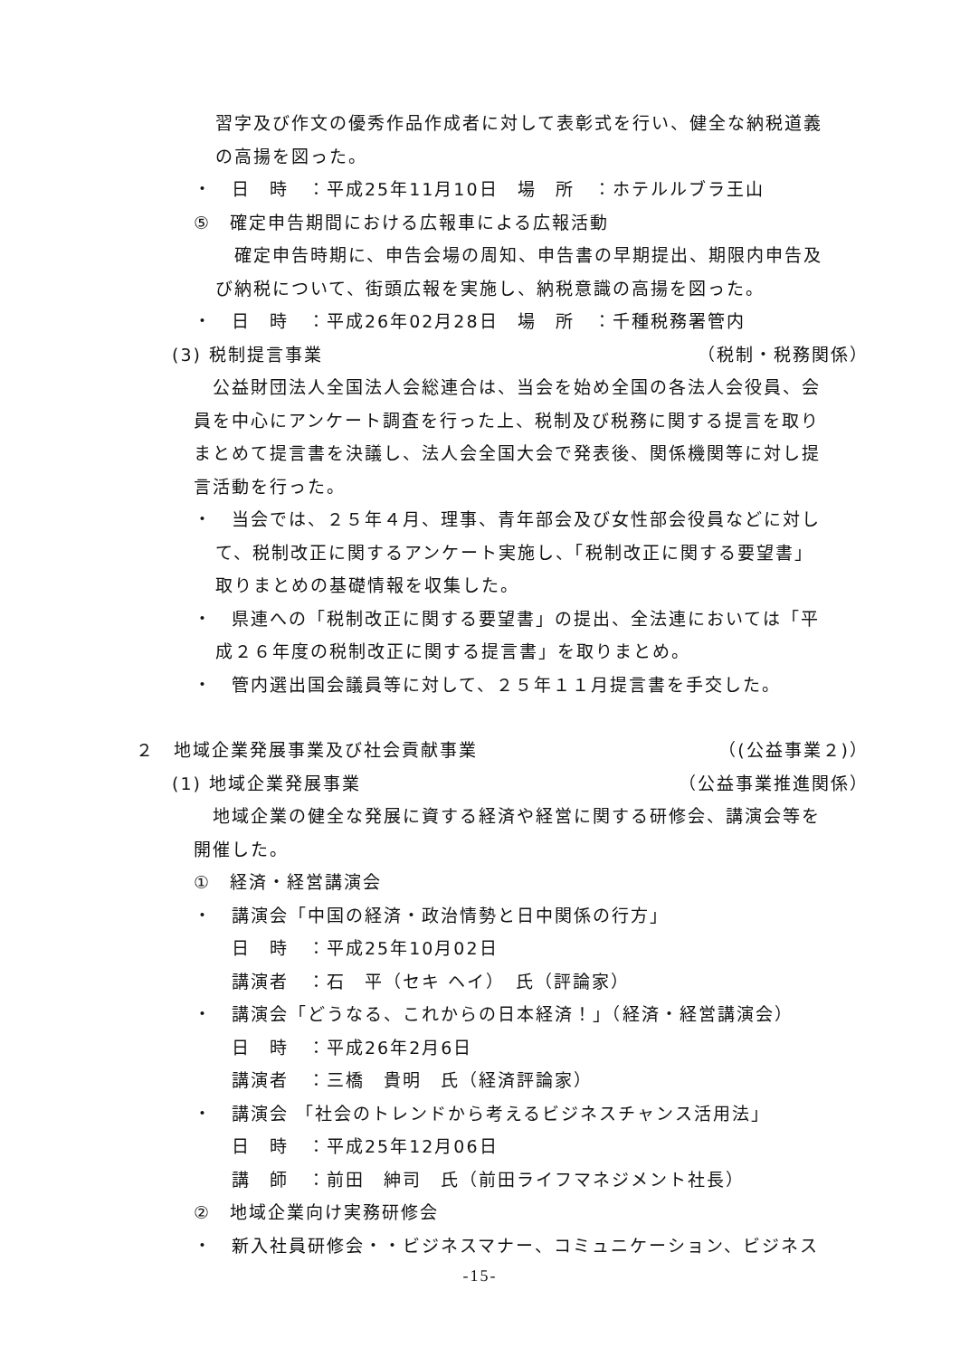習字及び作文の優秀作品作成者に対して表彰式を行い、健全な納税道義
の高揚を図った。
・　日　時　：平成25年11月10日　場　所　：ホテルルブラ王山
⑤　確定申告期間における広報車による広報活動
　確定申告時期に、申告会場の周知、申告書の早期提出、期限内申告及
び納税について、街頭広報を実施し、納税意識の高揚を図った。
・　日　時　：平成26年02月28日　場　所　：千種税務署管内
(3) 税制提言事業 （税制・税務関係）
　公益財団法人全国法人会総連合は、当会を始め全国の各法人会役員、会
員を中心にアンケート調査を行った上、税制及び税務に関する提言を取り
まとめて提言書を決議し、法人会全国大会で発表後、関係機関等に対し提
言活動を行った。
・　当会では、２５年４月、理事、青年部会及び女性部会役員などに対し
て、税制改正に関するアンケート実施し、「税制改正に関する要望書」
取りまとめの基礎情報を収集した。
・　県連への「税制改正に関する要望書」の提出、全法連においては「平
成２６年度の税制改正に関する提言書」を取りまとめ。
・　管内選出国会議員等に対して、２５年１１月提言書を手交した。
２　地域企業発展事業及び社会貢献事業 （(公益事業２)）
(1) 地域企業発展事業 （公益事業推進関係）
　地域企業の健全な発展に資する経済や経営に関する研修会、講演会等を
開催した。
①　経済・経営講演会
・　講演会「中国の経済・政治情勢と日中関係の行方」
　　日　時　：平成25年10月02日
　　講演者　：石　平（セキ ヘイ）　氏（評論家）
・　講演会「どうなる、これからの日本経済！」（経済・経営講演会）
　　日　時　：平成26年2月6日
　　講演者　：三橋　貴明　氏（経済評論家）
・　講演会 「社会のトレンドから考えるビジネスチャンス活用法」
　　日　時　：平成25年12月06日
　　講　師　：前田　紳司　氏（前田ライフマネジメント社長）
②　地域企業向け実務研修会
・　新入社員研修会・・ビジネスマナー、コミュニケーション、ビジネス
-15-